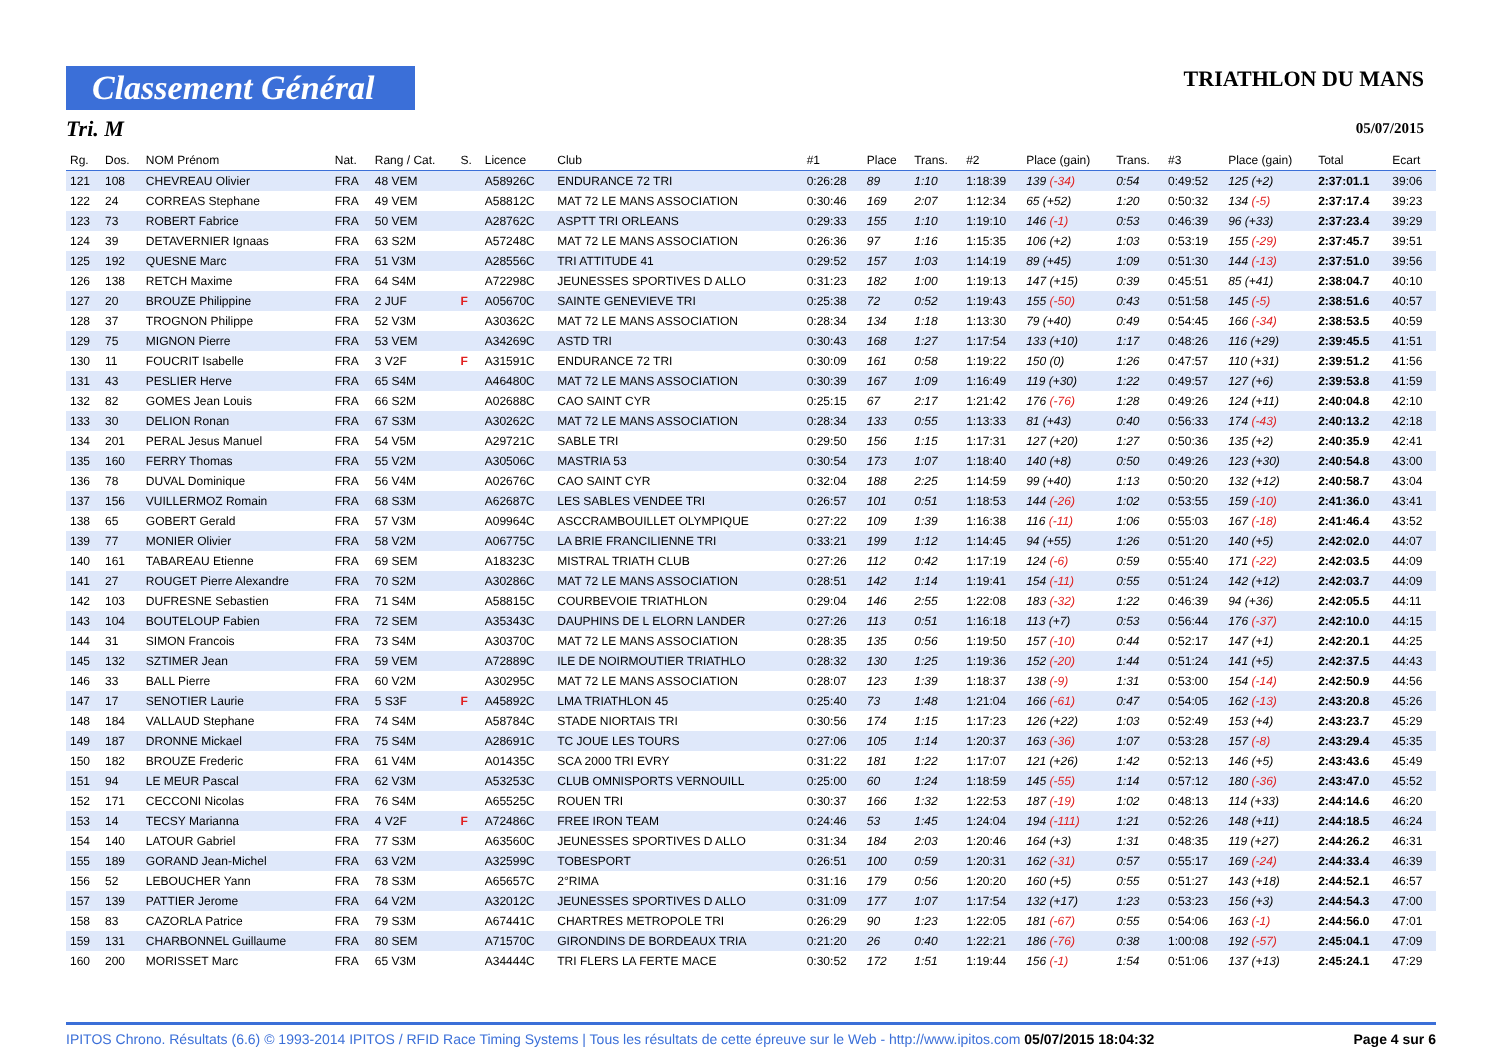Classement Général
TRIATHLON DU MANS
Tri. M 05/07/2015
| Rg. | Dos. | NOM Prénom | Nat. | Rang / Cat. | S. | Licence | Club | #1 | Place | Trans. | #2 | Place (gain) | Trans. | #3 | Place (gain) | Total | Ecart |
| --- | --- | --- | --- | --- | --- | --- | --- | --- | --- | --- | --- | --- | --- | --- | --- | --- | --- |
| 121 | 108 | CHEVREAU Olivier | FRA | 48 VEM | | A58926C | ENDURANCE 72 TRI | 0:26:28 | 89 | 1:10 | 1:18:39 | 139 (-34) | 0:54 | 0:49:52 | 125 (+2) | 2:37:01.1 | 39:06 |
| 122 | 24 | CORREAS Stephane | FRA | 49 VEM | | A58812C | MAT 72 LE MANS ASSOCIATION | 0:30:46 | 169 | 2:07 | 1:12:34 | 65 (+52) | 1:20 | 0:50:32 | 134 (-5) | 2:37:17.4 | 39:23 |
| 123 | 73 | ROBERT Fabrice | FRA | 50 VEM | | A28762C | ASPTT TRI ORLEANS | 0:29:33 | 155 | 1:10 | 1:19:10 | 146 (-1) | 0:53 | 0:46:39 | 96 (+33) | 2:37:23.4 | 39:29 |
| 124 | 39 | DETAVERNIER Ignaas | FRA | 63 S2M | | A57248C | MAT 72 LE MANS ASSOCIATION | 0:26:36 | 97 | 1:16 | 1:15:35 | 106 (+2) | 1:03 | 0:53:19 | 155 (-29) | 2:37:45.7 | 39:51 |
| 125 | 192 | QUESNE Marc | FRA | 51 V3M | | A28556C | TRI ATTITUDE 41 | 0:29:52 | 157 | 1:03 | 1:14:19 | 89 (+45) | 1:09 | 0:51:30 | 144 (-13) | 2:37:51.0 | 39:56 |
| 126 | 138 | RETCH Maxime | FRA | 64 S4M | | A72298C | JEUNESSES SPORTIVES D ALLO | 0:31:23 | 182 | 1:00 | 1:19:13 | 147 (+15) | 0:39 | 0:45:51 | 85 (+41) | 2:38:04.7 | 40:10 |
| 127 | 20 | BROUZE Philippine | FRA | 2 JUF | F | A05670C | SAINTE GENEVIEVE TRI | 0:25:38 | 72 | 0:52 | 1:19:43 | 155 (-50) | 0:43 | 0:51:58 | 145 (-5) | 2:38:51.6 | 40:57 |
| 128 | 37 | TROGNON Philippe | FRA | 52 V3M | | A30362C | MAT 72 LE MANS ASSOCIATION | 0:28:34 | 134 | 1:18 | 1:13:30 | 79 (+40) | 0:49 | 0:54:45 | 166 (-34) | 2:38:53.5 | 40:59 |
| 129 | 75 | MIGNON Pierre | FRA | 53 VEM | | A34269C | ASTD TRI | 0:30:43 | 168 | 1:27 | 1:17:54 | 133 (+10) | 1:17 | 0:48:26 | 116 (+29) | 2:39:45.5 | 41:51 |
| 130 | 11 | FOUCRIT Isabelle | FRA | 3 V2F | F | A31591C | ENDURANCE 72 TRI | 0:30:09 | 161 | 0:58 | 1:19:22 | 150 (0) | 1:26 | 0:47:57 | 110 (+31) | 2:39:51.2 | 41:56 |
| 131 | 43 | PESLIER Herve | FRA | 65 S4M | | A46480C | MAT 72 LE MANS ASSOCIATION | 0:30:39 | 167 | 1:09 | 1:16:49 | 119 (+30) | 1:22 | 0:49:57 | 127 (+6) | 2:39:53.8 | 41:59 |
| 132 | 82 | GOMES Jean Louis | FRA | 66 S2M | | A02688C | CAO SAINT CYR | 0:25:15 | 67 | 2:17 | 1:21:42 | 176 (-76) | 1:28 | 0:49:26 | 124 (+11) | 2:40:04.8 | 42:10 |
| 133 | 30 | DELION Ronan | FRA | 67 S3M | | A30262C | MAT 72 LE MANS ASSOCIATION | 0:28:34 | 133 | 0:55 | 1:13:33 | 81 (+43) | 0:40 | 0:56:33 | 174 (-43) | 2:40:13.2 | 42:18 |
| 134 | 201 | PERAL Jesus Manuel | FRA | 54 V5M | | A29721C | SABLE TRI | 0:29:50 | 156 | 1:15 | 1:17:31 | 127 (+20) | 1:27 | 0:50:36 | 135 (+2) | 2:40:35.9 | 42:41 |
| 135 | 160 | FERRY Thomas | FRA | 55 V2M | | A30506C | MASTRIA 53 | 0:30:54 | 173 | 1:07 | 1:18:40 | 140 (+8) | 0:50 | 0:49:26 | 123 (+30) | 2:40:54.8 | 43:00 |
| 136 | 78 | DUVAL Dominique | FRA | 56 V4M | | A02676C | CAO SAINT CYR | 0:32:04 | 188 | 2:25 | 1:14:59 | 99 (+40) | 1:13 | 0:50:20 | 132 (+12) | 2:40:58.7 | 43:04 |
| 137 | 156 | VUILLERMOZ Romain | FRA | 68 S3M | | A62687C | LES SABLES VENDEE TRI | 0:26:57 | 101 | 0:51 | 1:18:53 | 144 (-26) | 1:02 | 0:53:55 | 159 (-10) | 2:41:36.0 | 43:41 |
| 138 | 65 | GOBERT Gerald | FRA | 57 V3M | | A09964C | ASCCRAMBOUILLET OLYMPIQUE | 0:27:22 | 109 | 1:39 | 1:16:38 | 116 (-11) | 1:06 | 0:55:03 | 167 (-18) | 2:41:46.4 | 43:52 |
| 139 | 77 | MONIER Olivier | FRA | 58 V2M | | A06775C | LA BRIE FRANCILIENNE TRI | 0:33:21 | 199 | 1:12 | 1:14:45 | 94 (+55) | 1:26 | 0:51:20 | 140 (+5) | 2:42:02.0 | 44:07 |
| 140 | 161 | TABAREAU Etienne | FRA | 69 SEM | | A18323C | MISTRAL TRIATH CLUB | 0:27:26 | 112 | 0:42 | 1:17:19 | 124 (-6) | 0:59 | 0:55:40 | 171 (-22) | 2:42:03.5 | 44:09 |
| 141 | 27 | ROUGET Pierre Alexandre | FRA | 70 S2M | | A30286C | MAT 72 LE MANS ASSOCIATION | 0:28:51 | 142 | 1:14 | 1:19:41 | 154 (-11) | 0:55 | 0:51:24 | 142 (+12) | 2:42:03.7 | 44:09 |
| 142 | 103 | DUFRESNE Sebastien | FRA | 71 S4M | | A58815C | COURBEVOIE TRIATHLON | 0:29:04 | 146 | 2:55 | 1:22:08 | 183 (-32) | 1:22 | 0:46:39 | 94 (+36) | 2:42:05.5 | 44:11 |
| 143 | 104 | BOUTELOUP Fabien | FRA | 72 SEM | | A35343C | DAUPHINS DE L ELORN LANDER | 0:27:26 | 113 | 0:51 | 1:16:18 | 113 (+7) | 0:53 | 0:56:44 | 176 (-37) | 2:42:10.0 | 44:15 |
| 144 | 31 | SIMON Francois | FRA | 73 S4M | | A30370C | MAT 72 LE MANS ASSOCIATION | 0:28:35 | 135 | 0:56 | 1:19:50 | 157 (-10) | 0:44 | 0:52:17 | 147 (+1) | 2:42:20.1 | 44:25 |
| 145 | 132 | SZTIMER Jean | FRA | 59 VEM | | A72889C | ILE DE NOIRMOUTIER TRIATHLO | 0:28:32 | 130 | 1:25 | 1:19:36 | 152 (-20) | 1:44 | 0:51:24 | 141 (+5) | 2:42:37.5 | 44:43 |
| 146 | 33 | BALL Pierre | FRA | 60 V2M | | A30295C | MAT 72 LE MANS ASSOCIATION | 0:28:07 | 123 | 1:39 | 1:18:37 | 138 (-9) | 1:31 | 0:53:00 | 154 (-14) | 2:42:50.9 | 44:56 |
| 147 | 17 | SENOTIER Laurie | FRA | 5 S3F | F | A45892C | LMA TRIATHLON 45 | 0:25:40 | 73 | 1:48 | 1:21:04 | 166 (-61) | 0:47 | 0:54:05 | 162 (-13) | 2:43:20.8 | 45:26 |
| 148 | 184 | VALLAUD Stephane | FRA | 74 S4M | | A58784C | STADE NIORTAIS TRI | 0:30:56 | 174 | 1:15 | 1:17:23 | 126 (+22) | 1:03 | 0:52:49 | 153 (+4) | 2:43:23.7 | 45:29 |
| 149 | 187 | DRONNE Mickael | FRA | 75 S4M | | A28691C | TC JOUE LES TOURS | 0:27:06 | 105 | 1:14 | 1:20:37 | 163 (-36) | 1:07 | 0:53:28 | 157 (-8) | 2:43:29.4 | 45:35 |
| 150 | 182 | BROUZE Frederic | FRA | 61 V4M | | A01435C | SCA 2000 TRI EVRY | 0:31:22 | 181 | 1:22 | 1:17:07 | 121 (+26) | 1:42 | 0:52:13 | 146 (+5) | 2:43:43.6 | 45:49 |
| 151 | 94 | LE MEUR Pascal | FRA | 62 V3M | | A53253C | CLUB OMNISPORTS VERNOUILL | 0:25:00 | 60 | 1:24 | 1:18:59 | 145 (-55) | 1:14 | 0:57:12 | 180 (-36) | 2:43:47.0 | 45:52 |
| 152 | 171 | CECCONI Nicolas | FRA | 76 S4M | | A65525C | ROUEN TRI | 0:30:37 | 166 | 1:32 | 1:22:53 | 187 (-19) | 1:02 | 0:48:13 | 114 (+33) | 2:44:14.6 | 46:20 |
| 153 | 14 | TECSY Marianna | FRA | 4 V2F | F | A72486C | FREE IRON TEAM | 0:24:46 | 53 | 1:45 | 1:24:04 | 194 (-111) | 1:21 | 0:52:26 | 148 (+11) | 2:44:18.5 | 46:24 |
| 154 | 140 | LATOUR Gabriel | FRA | 77 S3M | | A63560C | JEUNESSES SPORTIVES D ALLO | 0:31:34 | 184 | 2:03 | 1:20:46 | 164 (+3) | 1:31 | 0:48:35 | 119 (+27) | 2:44:26.2 | 46:31 |
| 155 | 189 | GORAND Jean-Michel | FRA | 63 V2M | | A32599C | TOBESPORT | 0:26:51 | 100 | 0:59 | 1:20:31 | 162 (-31) | 0:57 | 0:55:17 | 169 (-24) | 2:44:33.4 | 46:39 |
| 156 | 52 | LEBOUCHER Yann | FRA | 78 S3M | | A65657C | 2°RIMA | 0:31:16 | 179 | 0:56 | 1:20:20 | 160 (+5) | 0:55 | 0:51:27 | 143 (+18) | 2:44:52.1 | 46:57 |
| 157 | 139 | PATTIER Jerome | FRA | 64 V2M | | A32012C | JEUNESSES SPORTIVES D ALLO | 0:31:09 | 177 | 1:07 | 1:17:54 | 132 (+17) | 1:23 | 0:53:23 | 156 (+3) | 2:44:54.3 | 47:00 |
| 158 | 83 | CAZORLA Patrice | FRA | 79 S3M | | A67441C | CHARTRES METROPOLE TRI | 0:26:29 | 90 | 1:23 | 1:22:05 | 181 (-67) | 0:55 | 0:54:06 | 163 (-1) | 2:44:56.0 | 47:01 |
| 159 | 131 | CHARBONNEL Guillaume | FRA | 80 SEM | | A71570C | GIRONDINS DE BORDEAUX TRIA | 0:21:20 | 26 | 0:40 | 1:22:21 | 186 (-76) | 0:38 | 1:00:08 | 192 (-57) | 2:45:04.1 | 47:09 |
| 160 | 200 | MORISSET Marc | FRA | 65 V3M | | A34444C | TRI FLERS LA FERTE MACE | 0:30:52 | 172 | 1:51 | 1:19:44 | 156 (-1) | 1:54 | 0:51:06 | 137 (+13) | 2:45:24.1 | 47:29 |
IPITOS Chrono. Résultats (6.6) © 1993-2014 IPITOS / RFID Race Timing Systems | Tous les résultats de cette épreuve sur le Web - http://www.ipitos.com 05/07/2015 18:04:32 Page 4 sur 6